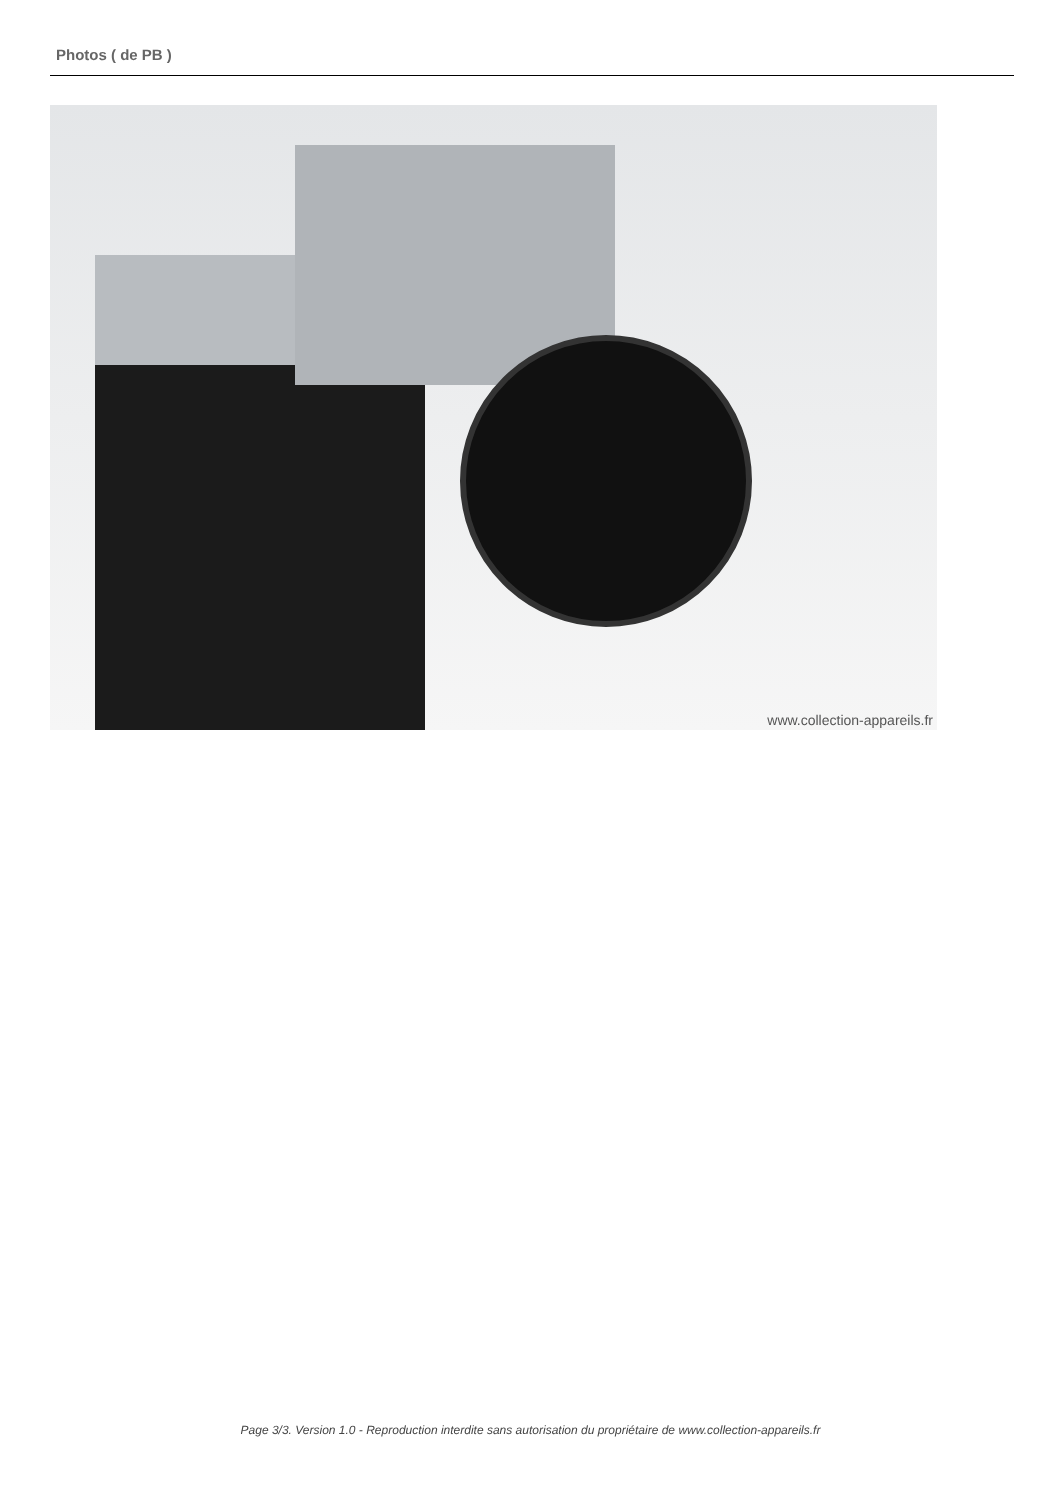Photos ( de PB )
www.collection-appareils.fr
Page 3/3. Version 1.0 - Reproduction interdite sans autorisation du propriétaire de www.collection-appareils.fr